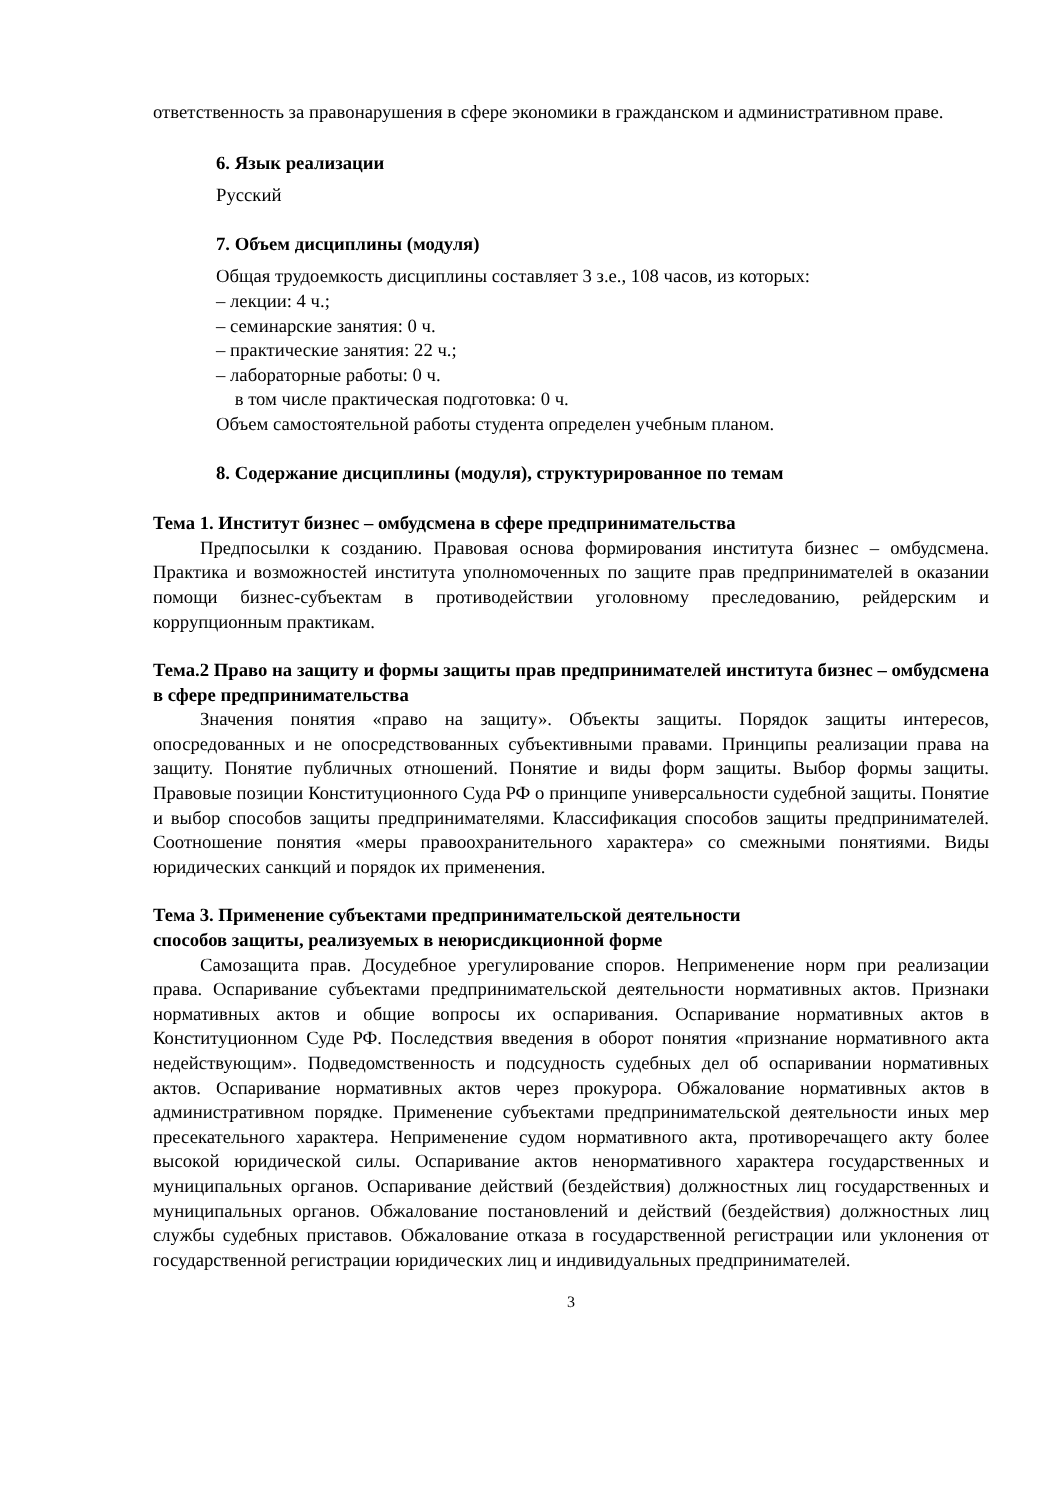ответственность за правонарушения в сфере экономики в гражданском и административном праве.
6. Язык реализации
Русский
7. Объем дисциплины (модуля)
Общая трудоемкость дисциплины составляет 3 з.е., 108 часов, из которых:
– лекции: 4 ч.;
– семинарские занятия: 0 ч.
– практические занятия: 22 ч.;
– лабораторные работы: 0 ч.
в том числе практическая подготовка: 0 ч.
Объем самостоятельной работы студента определен учебным планом.
8. Содержание дисциплины (модуля), структурированное по темам
Тема 1. Институт бизнес – омбудсмена в сфере предпринимательства
Предпосылки к созданию. Правовая основа формирования института бизнес – омбудсмена. Практика и возможностей института уполномоченных по защите прав предпринимателей в оказании помощи бизнес-субъектам в противодействии уголовному преследованию, рейдерским и коррупционным практикам.
Тема.2 Право на защиту и формы защиты прав предпринимателей института бизнес – омбудсмена в сфере предпринимательства
Значения понятия «право на защиту». Объекты защиты. Порядок защиты интересов, опосредованных и не опосредствованных субъективными правами. Принципы реализации права на защиту. Понятие публичных отношений. Понятие и виды форм защиты. Выбор формы защиты. Правовые позиции Конституционного Суда РФ о принципе универсальности судебной защиты. Понятие и выбор способов защиты предпринимателями. Классификация способов защиты предпринимателей. Соотношение понятия «меры правоохранительного характера» со смежными понятиями. Виды юридических санкций и порядок их применения.
Тема 3. Применение субъектами предпринимательской деятельности
способов защиты, реализуемых в неюрисдикционной форме
Самозащита прав. Досудебное урегулирование споров. Неприменение норм при реализации права. Оспаривание субъектами предпринимательской деятельности нормативных актов. Признаки нормативных актов и общие вопросы их оспаривания. Оспаривание нормативных актов в Конституционном Суде РФ. Последствия введения в оборот понятия «признание нормативного акта недействующим». Подведомственность и подсудность судебных дел об оспаривании нормативных актов. Оспаривание нормативных актов через прокурора. Обжалование нормативных актов в административном порядке. Применение субъектами предпринимательской деятельности иных мер пресекательного характера. Неприменение судом нормативного акта, противоречащего акту более высокой юридической силы. Оспаривание актов ненормативного характера государственных и муниципальных органов. Оспаривание действий (бездействия) должностных лиц государственных и муниципальных органов. Обжалование постановлений и действий (бездействия) должностных лиц службы судебных приставов. Обжалование отказа в государственной регистрации или уклонения от государственной регистрации юридических лиц и индивидуальных предпринимателей.
3